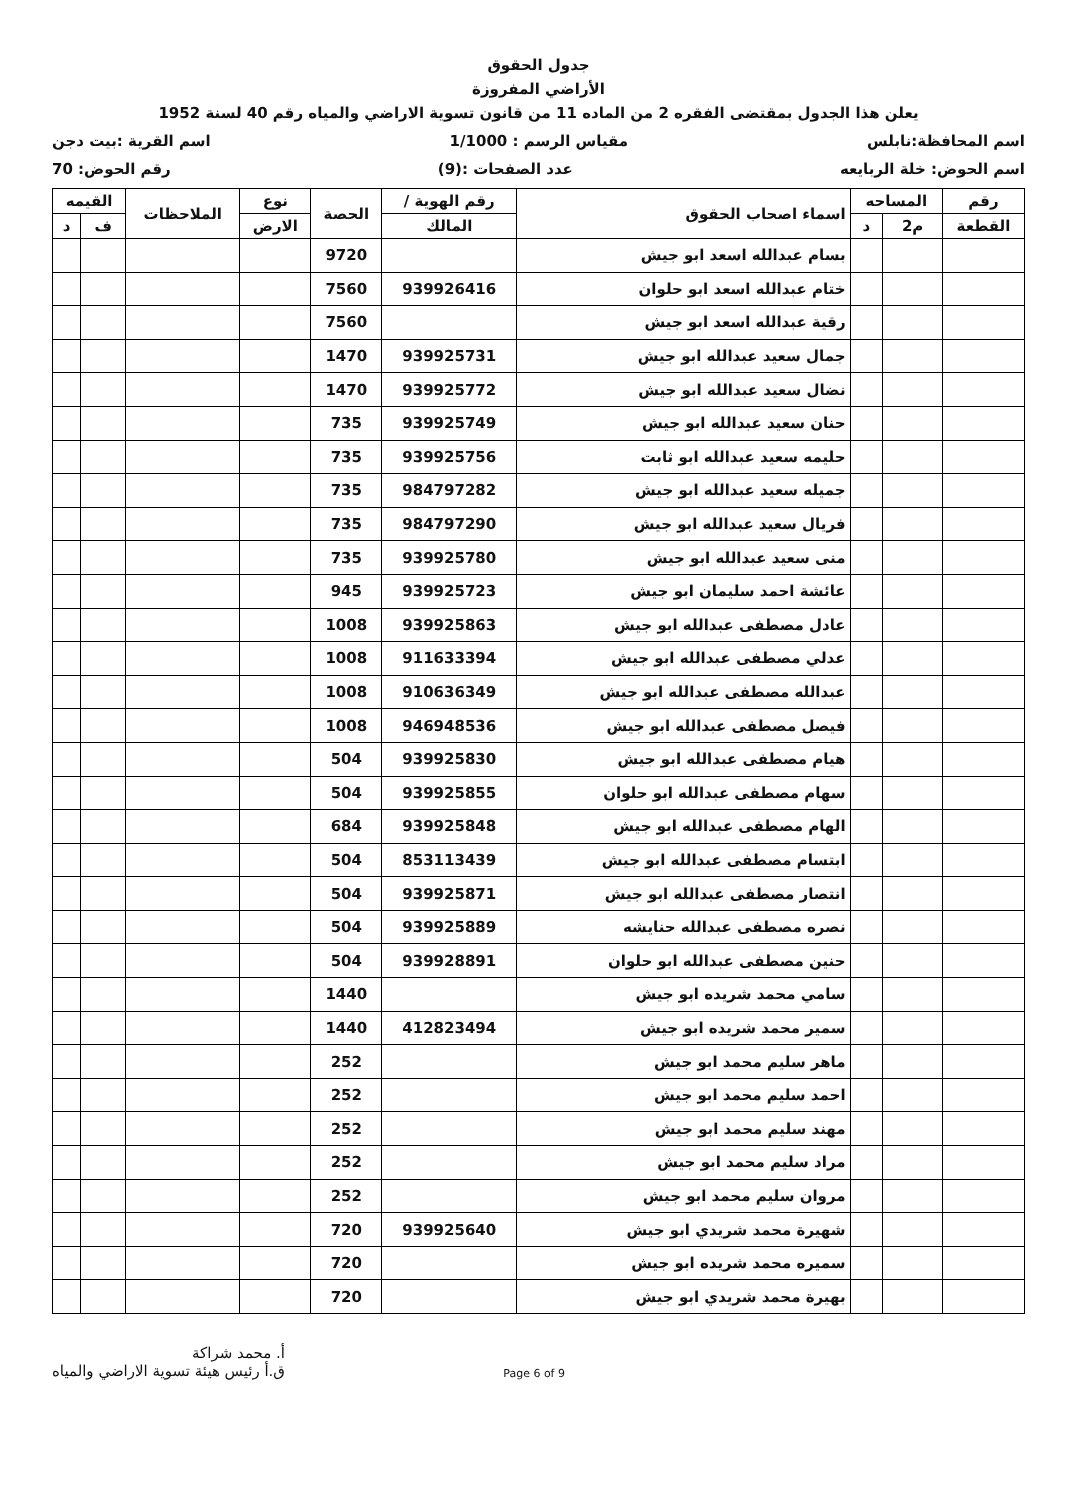جدول الحقوق
الأراضي المفروزة
يعلن هذا الجدول بمقتضى الفقره 2 من الماده 11 من قانون تسوية الاراضي والمياه رقم 40 لسنة 1952
اسم المحافظة:نابلس مقياس الرسم : 1/1000 اسم القرية :بيت دجن
اسم الحوض: خلة الربايعه عدد الصفحات :(9) رقم الحوض: 70
| رقم | المساحه | | اسماء اصحاب الحقوق | رقم الهوية / | الحصة | نوع | الملاحظات | القيمه | |
| --- | --- | --- | --- | --- | --- | --- | --- | --- | --- |
| القطعة | م2 | د | | المالك | | الارض | | ف | د |
| | | | بسام عبدالله اسعد ابو جيش | | 9720 | | | | |
| | | | ختام عبدالله اسعد ابو حلوان | 939926416 | 7560 | | | | |
| | | | رقية عبدالله اسعد ابو جيش | | 7560 | | | | |
| | | | جمال سعيد عبدالله ابو جيش | 939925731 | 1470 | | | | |
| | | | نضال سعيد عبدالله ابو جيش | 939925772 | 1470 | | | | |
| | | | حنان سعيد عبدالله ابو جيش | 939925749 | 735 | | | | |
| | | | حليمه سعيد عبدالله ابو ثابت | 939925756 | 735 | | | | |
| | | | جميله سعيد عبدالله ابو جيش | 984797282 | 735 | | | | |
| | | | فريال سعيد عبدالله ابو جيش | 984797290 | 735 | | | | |
| | | | منى سعيد عبدالله ابو جيش | 939925780 | 735 | | | | |
| | | | عائشة احمد سليمان ابو جيش | 939925723 | 945 | | | | |
| | | | عادل مصطفى عبدالله ابو جيش | 939925863 | 1008 | | | | |
| | | | عدلي مصطفى عبدالله ابو جيش | 911633394 | 1008 | | | | |
| | | | عبدالله مصطفى عبدالله ابو جيش | 910636349 | 1008 | | | | |
| | | | فيصل مصطفى عبدالله ابو جيش | 946948536 | 1008 | | | | |
| | | | هيام مصطفى عبدالله ابو جيش | 939925830 | 504 | | | | |
| | | | سهام مصطفى عبدالله ابو حلوان | 939925855 | 504 | | | | |
| | | | الهام مصطفى عبدالله ابو جيش | 939925848 | 684 | | | | |
| | | | ابتسام مصطفى عبدالله ابو جيش | 853113439 | 504 | | | | |
| | | | انتصار مصطفى عبدالله ابو جيش | 939925871 | 504 | | | | |
| | | | نصره مصطفى عبدالله حنايشه | 939925889 | 504 | | | | |
| | | | حنين مصطفى عبدالله ابو حلوان | 939928891 | 504 | | | | |
| | | | سامي محمد شريده ابو جيش | | 1440 | | | | |
| | | | سمير محمد شريده ابو جيش | 412823494 | 1440 | | | | |
| | | | ماهر سليم محمد ابو جيش | | 252 | | | | |
| | | | احمد سليم محمد ابو جيش | | 252 | | | | |
| | | | مهند سليم محمد ابو جيش | | 252 | | | | |
| | | | مراد سليم محمد ابو جيش | | 252 | | | | |
| | | | مروان سليم محمد ابو جيش | | 252 | | | | |
| | | | شهيرة محمد شريدي ابو جيش | 939925640 | 720 | | | | |
| | | | سميره محمد شريده ابو جيش | | 720 | | | | |
| | | | بهيرة محمد شريدي ابو جيش | | 720 | | | | |
Page 6 of 9 أ. محمد شراكة
ق.أ رئيس هيئة تسوية الاراضي والمياه